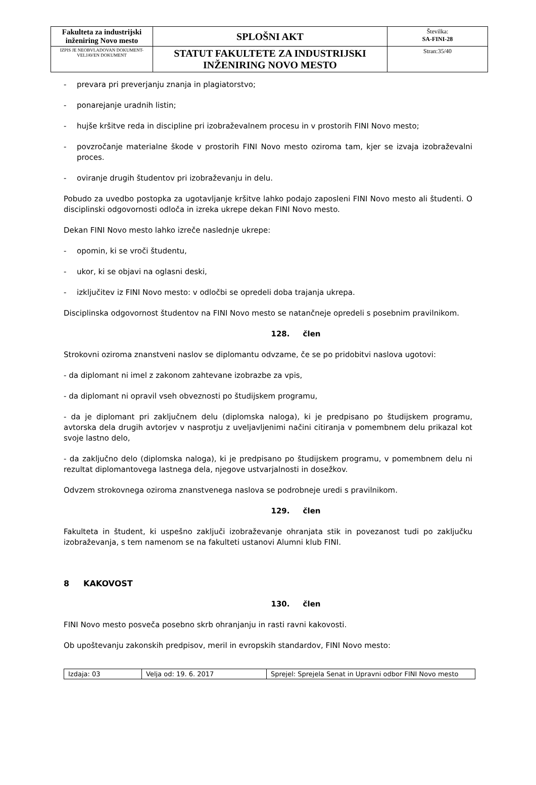| Fakulteta za industrijski inženiring Novo mesto | SPLOŠNI AKT | Številka: SA-FINI-28 |
| IZPIS JE NEOBVLADOVAN DOKUMENT-VELJAVEN DOKUMENT | STATUT FAKULTETE ZA INDUSTRIJSKI INŽENIRING NOVO MESTO | Stran:35/40 |
- prevara pri preverjanju znanja in plagiatorstvo;
- ponarejanje uradnih listin;
- hujše kršitve reda in discipline pri izobraževalnem procesu in v prostorih FINI Novo mesto;
- povzročanje materialne škode v prostorih FINI Novo mesto oziroma tam, kjer se izvaja izobraževalni proces.
- oviranje drugih študentov pri izobraževanju in delu.
Pobudo za uvedbo postopka za ugotavljanje kršitve lahko podajo zaposleni FINI Novo mesto ali študenti. O disciplinski odgovornosti odloča in izreka ukrepe dekan FINI Novo mesto.
Dekan FINI Novo mesto lahko izreče naslednje ukrepe:
- opomin, ki se vroči študentu,
- ukor, ki se objavi na oglasni deski,
- izključitev iz FINI Novo mesto: v odločbi se opredeli doba trajanja ukrepa.
Disciplinska odgovornost študentov na FINI Novo mesto se natančneje opredeli s posebnim pravilnikom.
128. člen
Strokovni oziroma znanstveni naslov se diplomantu odvzame, če se po pridobitvi naslova ugotovi:
- da diplomant ni imel z zakonom zahtevane izobrazbe za vpis,
- da diplomant ni opravil vseh obveznosti po študijskem programu,
- da je diplomant pri zaključnem delu (diplomska naloga), ki je predpisano po študijskem programu, avtorska dela drugih avtorjev v nasprotju z uveljavljenimi načini citiranja v pomembnem delu prikazal kot svoje lastno delo,
- da zaključno delo (diplomska naloga), ki je predpisano po študijskem programu, v pomembnem delu ni rezultat diplomantovega lastnega dela, njegove ustvarjalnosti in dosežkov.
Odvzem strokovnega oziroma znanstvenega naslova se podrobneje uredi s pravilnikom.
129. člen
Fakulteta in študent, ki uspešno zaključi izobraževanje ohranjata stik in povezanost tudi po zaključku izobraževanja, s tem namenom se na fakulteti ustanovi Alumni klub FINI.
8 KAKOVOST
130. člen
FINI Novo mesto posveča posebno skrb ohranjanju in rasti ravni kakovosti.
Ob upoštevanju zakonskih predpisov, meril in evropskih standardov, FINI Novo mesto:
| Izdaja: 03 | Velja od: 19. 6. 2017 | Sprejel: Sprejela Senat in Upravni odbor FINI Novo mesto |